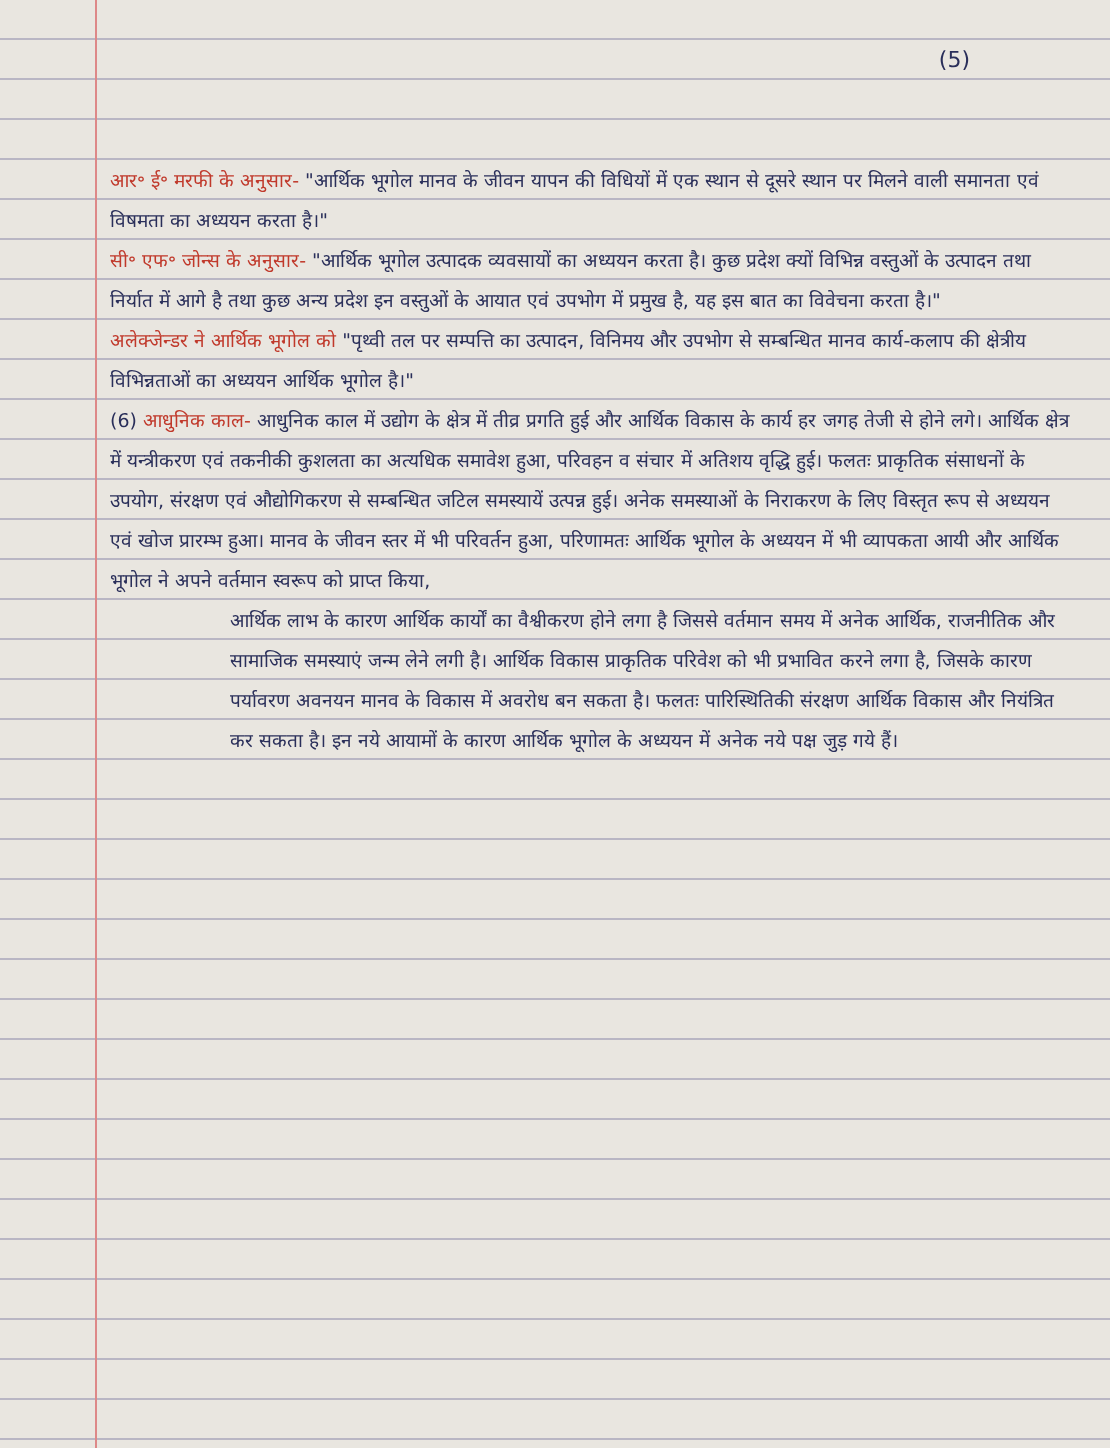(5)
आर॰ ई॰ मरफी के अनुसार- "आर्थिक भूगोल मानव के जीवन यापन की विधियों में एक स्थान से दूसरे स्थान पर मिलने वाली समानता एवं विषमता का अध्ययन करता है।"
सी॰ एफ॰ जोन्स के अनुसार- "आर्थिक भूगोल उत्पादक व्यवसायों का अध्ययन करता है। कुछ प्रदेश क्यों विभिन्न वस्तुओं के उत्पादन तथा निर्यात में आगे है तथा कुछ अन्य प्रदेश इन वस्तुओं के आयात एवं उपभोग में प्रमुख है, यह इस बात का विवेचना करता है।"
अलेक्जेन्डर ने आर्थिक भूगोल को "पृथ्वी तल पर सम्पत्ति का उत्पादन, विनिमय और उपभोग से सम्बन्धित मानव कार्य-कलाप की क्षेत्रीय विभिन्नताओं का अध्ययन आर्थिक भूगोल है।"
(6) आधुनिक काल- आधुनिक काल में उद्योग के क्षेत्र में तीव्र प्रगति हुई और आर्थिक विकास के कार्य हर जगह तेजी से होने लगे। आर्थिक क्षेत्र में यन्त्रीकरण एवं तकनीकी कुशलता का अत्यधिक समावेश हुआ, परिवहन व संचार में अतिशय वृद्धि हुई। फलतः प्राकृतिक संसाधनों के उपयोग, संरक्षण एवं औद्योगिकरण से सम्बन्धित जटिल समस्यायें उत्पन्न हुई। अनेक समस्याओं के निराकरण के लिए विस्तृत रूप से अध्ययन एवं खोज प्रारम्भ हुआ। मानव के जीवन स्तर में भी परिवर्तन हुआ, परिणामतः आर्थिक भूगोल के अध्ययन में भी व्यापकता आयी और आर्थिक भूगोल ने अपने वर्तमान स्वरूप को प्राप्त किया,
आर्थिक लाभ के कारण आर्थिक कार्यों का वैश्वीकरण होने लगा है जिससे वर्तमान समय में अनेक आर्थिक, राजनीतिक और सामाजिक समस्याएं जन्म लेने लगी है। आर्थिक विकास प्राकृतिक परिवेश को भी प्रभावित करने लगा है, जिसके कारण पर्यावरण अवनयन मानव के विकास में अवरोध बन सकता है। फलतः पारिस्थितिकी संरक्षण आर्थिक विकास और नियंत्रित कर सकता है। इन नये आयामों के कारण आर्थिक भूगोल के अध्ययन में अनेक नये पक्ष जुड़ गये हैं।